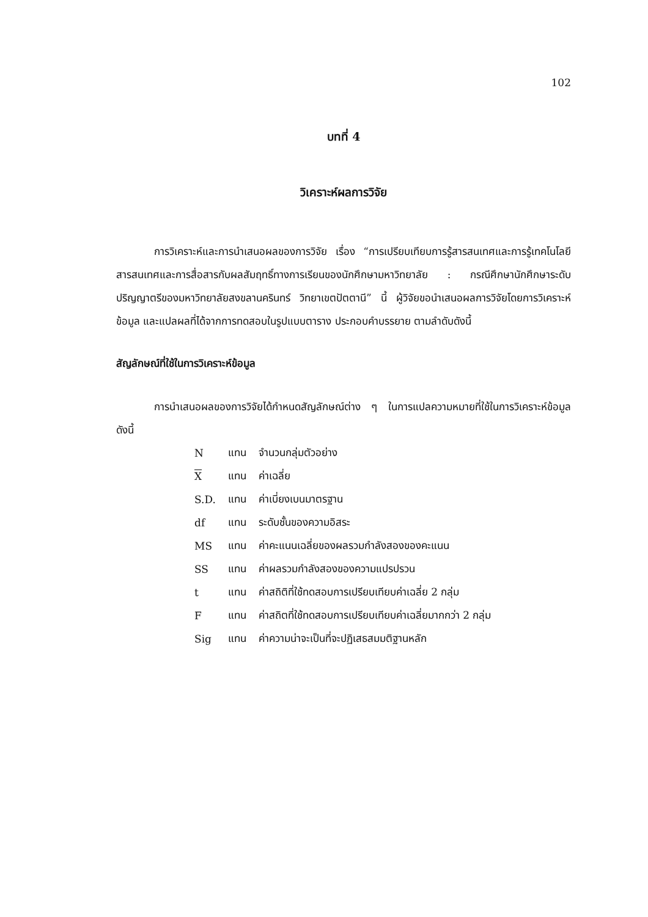102
บทที่ 4
วิเคราะห์ผลการวิจัย
การวิเคราะห์และการนำเสนอผลของการวิจัย เรื่อง “การเปรียบเทียบการรู้สารสนเทศและการรู้เทคโนโลยีสารสนเทศและการสื่อสารกับผลสัมฤทธิ์ทางการเรียนของนักศึกษามหาวิทยาลัย : กรณีศึกษานักศึกษาระดับปริญญาตรีของมหาวิทยาลัยสงขลานครินทร์ วิทยาเขตปัตตานี” นี้ ผู้วิจัยขอนำเสนอผลการวิจัยโดยการวิเคราะห์ข้อมูล และแปลผลที่ได้จากการทดสอบในรูปแบบตาราง ประกอบคำบรรยาย ตามลำดับดังนี้
สัญลักษณ์ที่ใช้ในการวิเคราะห์ข้อมูล
การนำเสนอผลของการวิจัยได้กำหนดสัญลักษณ์ต่าง ๆ ในการแปลความหมายที่ใช้ในการวิเคราะห์ข้อมูลดังนี้
| N | แทน | จำนวนกลุ่มตัวอย่าง |
| X | แทน | ค่าเฉลี่ย |
| S.D. | แทน | ค่าเบี่ยงเบนมาตรฐาน |
| df | แทน | ระดับชั้นของความอิสระ |
| MS | แทน | ค่าคะแนนเฉลี่ยของผลรวมกำลังสองของคะแนน |
| SS | แทน | ค่าผลรวมกำลังสองของความแปรปรวน |
| t | แทน | ค่าสถิติที่ใช้ทดสอบการเปรียบเทียบค่าเฉลี่ย 2 กลุ่ม |
| F | แทน | ค่าสถิตที่ใช้ทดสอบการเปรียบเทียบค่าเฉลี่ยมากกว่า 2 กลุ่ม |
| Sig | แทน | ค่าความน่าจะเป็นที่จะปฏิเสธสมมติฐานหลัก |